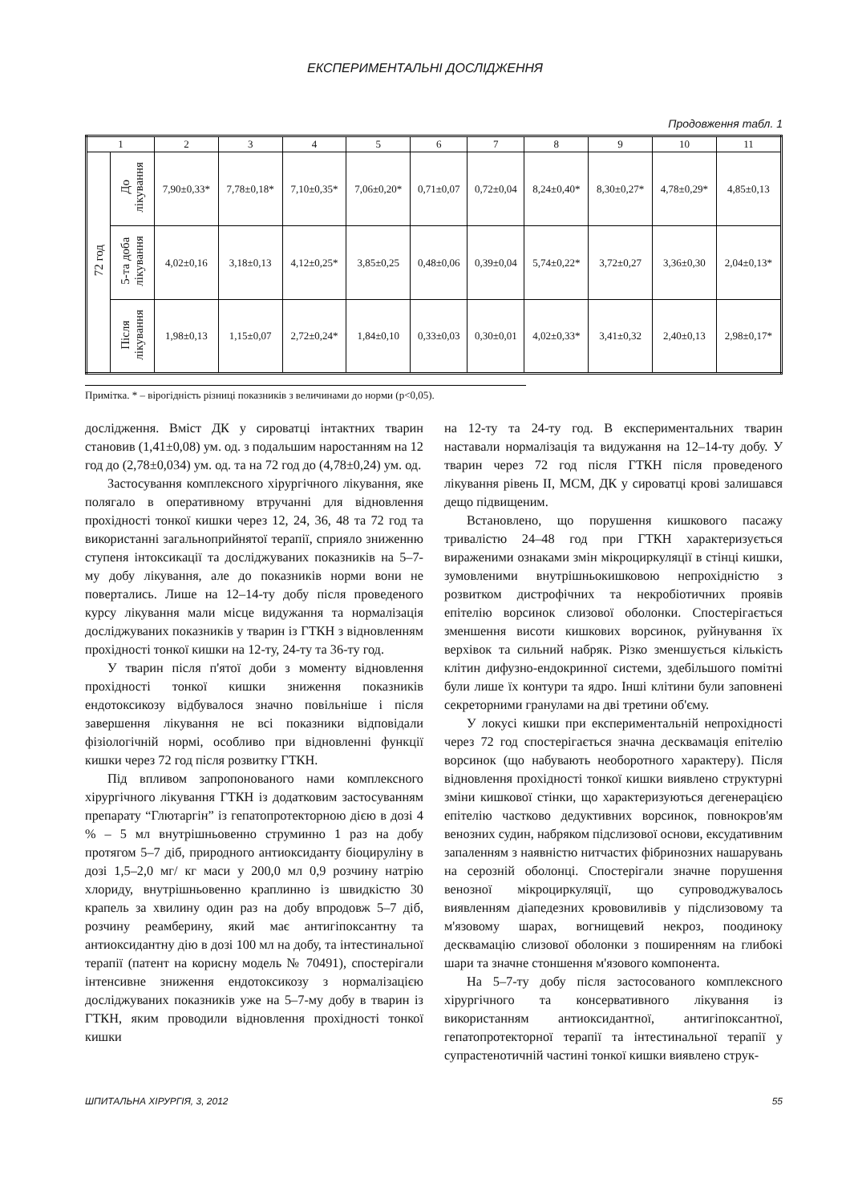ЕКСПЕРИМЕНТАЛЬНІ ДОСЛІДЖЕННЯ
Продовження табл. 1
| 1 | | 2 | 3 | 4 | 5 | 6 | 7 | 8 | 9 | 10 | 11 |
| --- | --- | --- | --- | --- | --- | --- | --- | --- | --- | --- | --- |
| 72 год | До лікування | 7,90±0,33* | 7,78±0,18* | 7,10±0,35* | 7,06±0,20* | 0,71±0,07 | 0,72±0,04 | 8,24±0,40* | 8,30±0,27* | 4,78±0,29* | 4,85±0,13 |
| | 5-та доба лікування | 4,02±0,16 | 3,18±0,13 | 4,12±0,25* | 3,85±0,25 | 0,48±0,06 | 0,39±0,04 | 5,74±0,22* | 3,72±0,27 | 3,36±0,30 | 2,04±0,13* |
| | Після лікування | 1,98±0,13 | 1,15±0,07 | 2,72±0,24* | 1,84±0,10 | 0,33±0,03 | 0,30±0,01 | 4,02±0,33* | 3,41±0,32 | 2,40±0,13 | 2,98±0,17* |
Примітка. * – вірогідність різниці показників з величинами до норми (р<0,05).
дослідження. Вміст ДК у сироватці інтактних тварин становив (1,41±0,08) ум. од. з подальшим наростанням на 12 год до (2,78±0,034) ум. од. та на 72 год до (4,78±0,24) ум. од.
Застосування комплексного хірургічного лікування, яке полягало в оперативному втручанні для відновлення прохідності тонкої кишки через 12, 24, 36, 48 та 72 год та використанні загальноприйнятої терапії, сприяло зниженню ступеня інтоксикації та досліджуваних показників на 5–7-му добу лікування, але до показників норми вони не повертались. Лише на 12–14-ту добу після проведеного курсу лікування мали місце видужання та нормалізація досліджуваних показників у тварин із ГТКН з відновленням прохідності тонкої кишки на 12-ту, 24-ту та 36-ту год.
У тварин після п'ятої доби з моменту відновлення прохідності тонкої кишки зниження показників ендотоксикозу відбувалося значно повільніше і після завершення лікування не всі показники відповідали фізіологічній нормі, особливо при відновленні функції кишки через 72 год після розвитку ГТКН.
Під впливом запропонованого нами комплексного хірургічного лікування ГТКН із додатковим застосуванням препарату “Глютаргін” із гепатопротекторною дією в дозі 4 % – 5 мл внутрішньовенно струминно 1 раз на добу протягом 5–7 діб, природного антиоксиданту біоциpуліну в дозі 1,5–2,0 мг/ кг маси у 200,0 мл 0,9 розчину натрію хлориду, внутрішньовенно краплинно із швидкістю 30 крапель за хвилину один раз на добу впродовж 5–7 діб, розчину реамберину, який має антигіпоксантну та антиоксидантну дію в дозі 100 мл на добу, та інтестинальної терапії (патент на корисну модель № 70491), спостерігали інтенсивне зниження ендотоксикозу з нормалізацією досліджуваних показників уже на 5–7-му добу в тварин із ГТКН, яким проводили відновлення прохідності тонкої кишки
на 12-ту та 24-ту год. В експериментальних тварин наставали нормалізація та видужання на 12–14-ту добу. У тварин через 72 год після ГТКН після проведеного лікування рівень ІІ, МСМ, ДК у сироватці крові залишався дещо підвищеним.
Встановлено, що порушення кишкового пасажу тривалістю 24–48 год при ГТКН характеризується вираженими ознаками змін мікроциркуляції в стінці кишки, зумовленими внутрішньокишковою непрохідністю з розвитком дистрофічних та некробіотичних проявів епітелію ворсинок слизової оболонки. Спостерігається зменшення висоти кишкових ворсинок, руйнування їх верхівок та сильний набряк. Різко зменшується кількість клітин дифузно-ендокринної системи, здебільшого помітні були лише їх контури та ядро. Інші клітини були заповнені секреторними гранулами на дві третини об'єму.
У локусі кишки при експериментальній непрохідності через 72 год спостерігається значна десквамація епітелію ворсинок (що набувають необоротного характеру). Після відновлення прохідності тонкої кишки виявлено структурні зміни кишкової стінки, що характеризуються дегенерацією епітелію частково дедуктивних ворсинок, повнокров'ям венозних судин, набряком підслизової основи, ексудативним запаленням з наявністю нитчастих фібринозних нашарувань на серозній оболонці. Спостерігали значне порушення венозної мікроциркуляції, що супроводжувалось виявленням діапедезних крововиливів у підслизовому та м'язовому шарах, вогнищевий некроз, поодиноку десквамацію слизової оболонки з поширенням на глибокі шари та значне стоншення м'язового компонента.
На 5–7-ту добу після застосованого комплексного хірургічного та консервативного лікування із використанням антиоксидантної, антигіпоксантної, гепатопротекторної терапії та інтестинальної терапії у супрастенотичній частині тонкої кишки виявлено струк-
ШПИТАЛЬНА ХІРУРГІЯ, 3, 2012 55